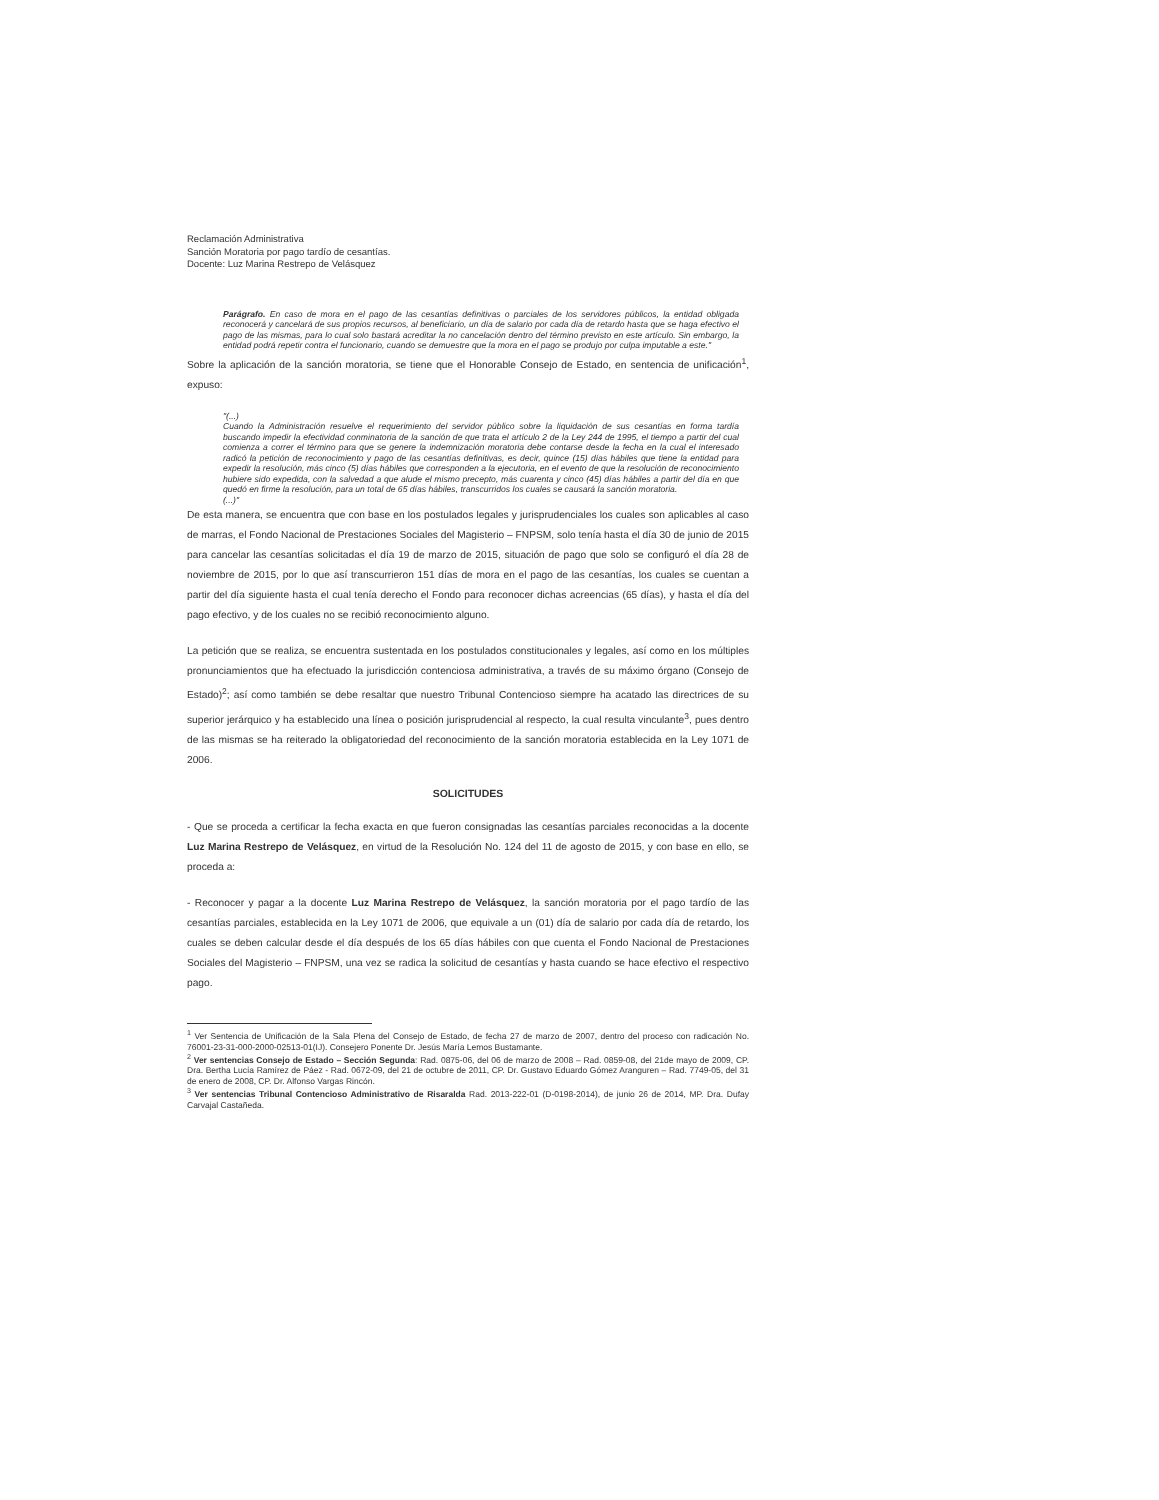Reclamación Administrativa
Sanción Moratoria por pago tardío de cesantías.
Docente: Luz Marina Restrepo de Velásquez
Parágrafo. En caso de mora en el pago de las cesantías definitivas o parciales de los servidores públicos, la entidad obligada reconocerá y cancelará de sus propios recursos, al beneficiario, un día de salario por cada día de retardo hasta que se haga efectivo el pago de las mismas, para lo cual solo bastará acreditar la no cancelación dentro del término previsto en este artículo. Sin embargo, la entidad podrá repetir contra el funcionario, cuando se demuestre que la mora en el pago se produjo por culpa imputable a este."
Sobre la aplicación de la sanción moratoria, se tiene que el Honorable Consejo de Estado, en sentencia de unificación<sup>1</sup>, expuso:
"(...)
Cuando la Administración resuelve el requerimiento del servidor público sobre la liquidación de sus cesantías en forma tardía buscando impedir la efectividad conminatoria de la sanción de que trata el artículo 2 de la Ley 244 de 1995, el tiempo a partir del cual comienza a correr el término para que se genere la indemnización moratoria debe contarse desde la fecha en la cual el interesado radicó la petición de reconocimiento y pago de las cesantías definitivas, es decir, quince (15) días hábiles que tiene la entidad para expedir la resolución, más cinco (5) días hábiles que corresponden a la ejecutoria, en el evento de que la resolución de reconocimiento hubiere sido expedida, con la salvedad a que alude el mismo precepto, más cuarenta y cinco (45) días hábiles a partir del día en que quedó en firme la resolución, para un total de 65 días hábiles, transcurridos los cuales se causará la sanción moratoria.
(...)"
De esta manera, se encuentra que con base en los postulados legales y jurisprudenciales los cuales son aplicables al caso de marras, el Fondo Nacional de Prestaciones Sociales del Magisterio – FNPSM, solo tenía hasta el día 30 de junio de 2015 para cancelar las cesantías solicitadas el día 19 de marzo de 2015, situación de pago que solo se configuró el día 28 de noviembre de 2015, por lo que así transcurrieron 151 días de mora en el pago de las cesantías, los cuales se cuentan a partir del día siguiente hasta el cual tenía derecho el Fondo para reconocer dichas acreencias (65 días), y hasta el día del pago efectivo, y de los cuales no se recibió reconocimiento alguno.
La petición que se realiza, se encuentra sustentada en los postulados constitucionales y legales, así como en los múltiples pronunciamientos que ha efectuado la jurisdicción contenciosa administrativa, a través de su máximo órgano (Consejo de Estado)<sup>2</sup>; así como también se debe resaltar que nuestro Tribunal Contencioso siempre ha acatado las directrices de su superior jerárquico y ha establecido una línea o posición jurisprudencial al respecto, la cual resulta vinculante<sup>3</sup>, pues dentro de las mismas se ha reiterado la obligatoriedad del reconocimiento de la sanción moratoria establecida en la Ley 1071 de 2006.
SOLICITUDES
- Que se proceda a certificar la fecha exacta en que fueron consignadas las cesantías parciales reconocidas a la docente Luz Marina Restrepo de Velásquez, en virtud de la Resolución No. 124 del 11 de agosto de 2015, y con base en ello, se proceda a:
- Reconocer y pagar a la docente Luz Marina Restrepo de Velásquez, la sanción moratoria por el pago tardío de las cesantías parciales, establecida en la Ley 1071 de 2006, que equivale a un (01) día de salario por cada día de retardo, los cuales se deben calcular desde el día después de los 65 días hábiles con que cuenta el Fondo Nacional de Prestaciones Sociales del Magisterio – FNPSM, una vez se radica la solicitud de cesantías y hasta cuando se hace efectivo el respectivo pago.
<sup>1</sup> Ver Sentencia de Unificación de la Sala Plena del Consejo de Estado, de fecha 27 de marzo de 2007, dentro del proceso con radicación No. 76001-23-31-000-2000-02513-01(IJ). Consejero Ponente Dr. Jesús María Lemos Bustamante.
<sup>2</sup> Ver sentencias Consejo de Estado – Sección Segunda: Rad. 0875-06, del 06 de marzo de 2008 – Rad. 0859-08, del 21de mayo de 2009, CP. Dra. Bertha Lucía Ramírez de Páez - Rad. 0672-09, del 21 de octubre de 2011, CP. Dr. Gustavo Eduardo Gómez Aranguren – Rad. 7749-05, del 31 de enero de 2008, CP. Dr. Alfonso Vargas Rincón.
<sup>3</sup> Ver sentencias Tribunal Contencioso Administrativo de Risaralda Rad. 2013-222-01 (D-0198-2014), de junio 26 de 2014, MP. Dra. Dufay Carvajal Castañeda.